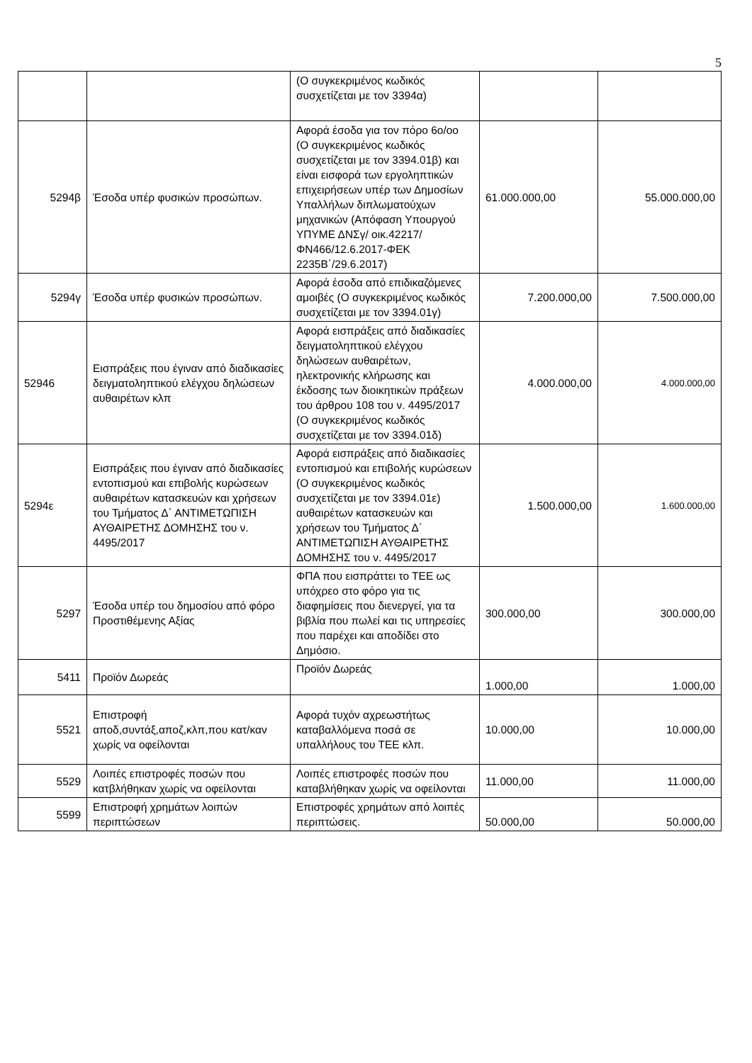5
| | | (Ο συγκεκριμένος κωδικός συσχετίζεται με τον 3394α) | | |
| 5294β | Έσοδα υπέρ φυσικών προσώπων. | Αφορά έσοδα για τον πόρο 6ο/οο (Ο συγκεκριμένος κωδικός συσχετίζεται με τον 3394.01β) και είναι εισφορά των εργοληπτικών επιχειρήσεων υπέρ των Δημοσίων Υπαλλήλων διπλωματούχων μηχανικών (Απόφαση Υπουργού ΥΠΥΜΕ ΔΝΣγ/ οικ.42217/ΦΝ466/12.6.2017-ΦΕΚ 2235Β΄/29.6.2017) | 61.000.000,00 | 55.000.000,00 |
| 5294γ | Έσοδα υπέρ φυσικών προσώπων. | Αφορά έσοδα από επιδικαζόμενες αμοιβές (Ο συγκεκριμένος κωδικός συσχετίζεται με τον 3394.01γ) | 7.200.000,00 | 7.500.000,00 |
| 52946 | Εισπράξεις που έγιναν από διαδικασίες δειγματοληπτικού ελέγχου δηλώσεων αυθαιρέτων κλπ | Αφορά εισπράξεις από διαδικασίες δειγματοληπτικού ελέγχου δηλώσεων αυθαιρέτων, ηλεκτρονικής κλήρωσης και έκδοσης των διοικητικών πράξεων του άρθρου 108 του ν. 4495/2017 (Ο συγκεκριμένος κωδικός συσχετίζεται με τον 3394.01δ) | 4.000.000,00 | 4.000.000,00 |
| 5294ε | Εισπράξεις που έγιναν από διαδικασίες εντοπισμού και επιβολής κυρώσεων αυθαιρέτων κατασκευών και χρήσεων του Τμήματος Δ΄ ΑΝΤΙΜΕΤΩΠΙΣΗ ΑΥΘΑΙΡΕΤΗΣ ΔΟΜΗΣΗΣ του ν. 4495/2017 | Αφορά εισπράξεις από διαδικασίες εντοπισμού και επιβολής κυρώσεων (Ο συγκεκριμένος κωδικός συσχετίζεται με τον 3394.01ε) αυθαιρέτων κατασκευών και χρήσεων του Τμήματος Δ΄ ΑΝΤΙΜΕΤΩΠΙΣΗ ΑΥΘΑΙΡΕΤΗΣ ΔΟΜΗΣΗΣ του ν. 4495/2017 | 1.500.000,00 | 1.600.000,00 |
| 5297 | Έσοδα υπέρ του δημοσίου από φόρο Προστιθέμενης Αξίας | ΦΠΑ που εισπράττει το ΤΕΕ ως υπόχρεο στο φόρο για τις διαφημίσεις που διενεργεί, για τα βιβλία που πωλεί και τις υπηρεσίες που παρέχει και αποδίδει στο Δημόσιο. | 300.000,00 | 300.000,00 |
| 5411 | Προϊόν Δωρεάς | Προϊόν Δωρεάς | 1.000,00 | 1.000,00 |
| 5521 | Επιστροφή αποδ,συντάξ,αποζ,κλπ,που κατ/καν χωρίς να οφείλονται | Αφορά τυχόν αχρεωστήτως καταβαλλόμενα ποσά σε υπαλλήλους του ΤΕΕ κλπ. | 10.000,00 | 10.000,00 |
| 5529 | Λοιπές επιστροφές ποσών που κατβλήθηκαν χωρίς να οφείλονται | Λοιπές επιστροφές ποσών που καταβλήθηκαν χωρίς να οφείλονται | 11.000,00 | 11.000,00 |
| 5599 | Επιστροφή χρημάτων λοιπών περιπτώσεων | Επιστροφές χρημάτων από λοιπές περιπτώσεις. | 50.000,00 | 50.000,00 |